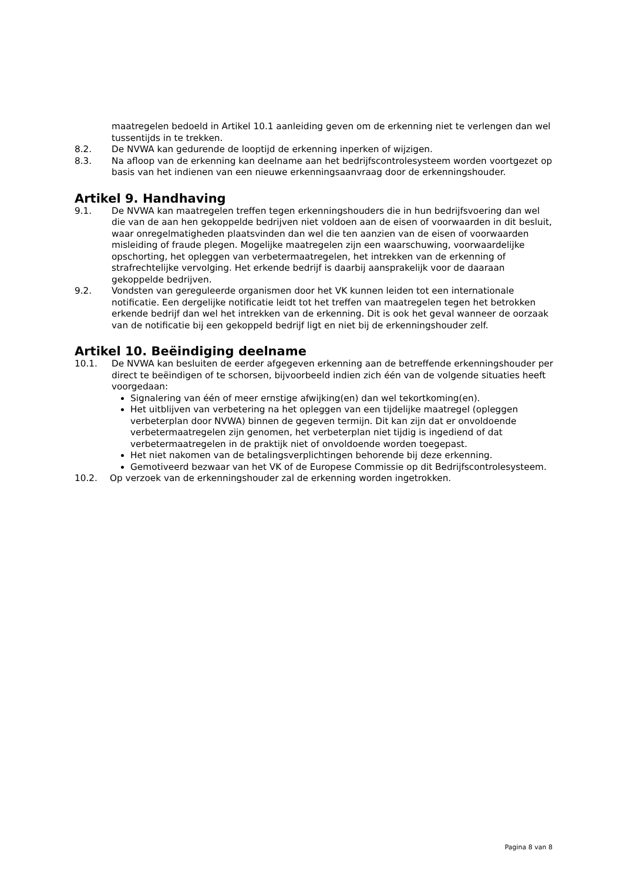maatregelen bedoeld in Artikel 10.1 aanleiding geven om de erkenning niet te verlengen dan wel tussentijds in te trekken.
8.2. De NVWA kan gedurende de looptijd de erkenning inperken of wijzigen.
8.3. Na afloop van de erkenning kan deelname aan het bedrijfscontrolesysteem worden voortgezet op basis van het indienen van een nieuwe erkenningsaanvraag door de erkenningshouder.
Artikel 9. Handhaving
9.1. De NVWA kan maatregelen treffen tegen erkenningshouders die in hun bedrijfsvoering dan wel die van de aan hen gekoppelde bedrijven niet voldoen aan de eisen of voorwaarden in dit besluit, waar onregelmatigheden plaatsvinden dan wel die ten aanzien van de eisen of voorwaarden misleiding of fraude plegen. Mogelijke maatregelen zijn een waarschuwing, voorwaardelijke opschorting, het opleggen van verbetermaatregelen, het intrekken van de erkenning of strafrechtelijke vervolging. Het erkende bedrijf is daarbij aansprakelijk voor de daaraan gekoppelde bedrijven.
9.2. Vondsten van gereguleerde organismen door het VK kunnen leiden tot een internationale notificatie. Een dergelijke notificatie leidt tot het treffen van maatregelen tegen het betrokken erkende bedrijf dan wel het intrekken van de erkenning. Dit is ook het geval wanneer de oorzaak van de notificatie bij een gekoppeld bedrijf ligt en niet bij de erkenningshouder zelf.
Artikel 10. Beëindiging deelname
10.1. De NVWA kan besluiten de eerder afgegeven erkenning aan de betreffende erkenningshouder per direct te beëindigen of te schorsen, bijvoorbeeld indien zich één van de volgende situaties heeft voorgedaan:
Signalering van één of meer ernstige afwijking(en) dan wel tekortkoming(en).
Het uitblijven van verbetering na het opleggen van een tijdelijke maatregel (opleggen verbeterplan door NVWA) binnen de gegeven termijn. Dit kan zijn dat er onvoldoende verbetermaatregelen zijn genomen, het verbeterplan niet tijdig is ingediend of dat verbetermaatregelen in de praktijk niet of onvoldoende worden toegepast.
Het niet nakomen van de betalingsverplichtingen behorende bij deze erkenning.
Gemotiveerd bezwaar van het VK of de Europese Commissie op dit Bedrijfscontrolesysteem.
10.2. Op verzoek van de erkenningshouder zal de erkenning worden ingetrokken.
Pagina 8 van 8